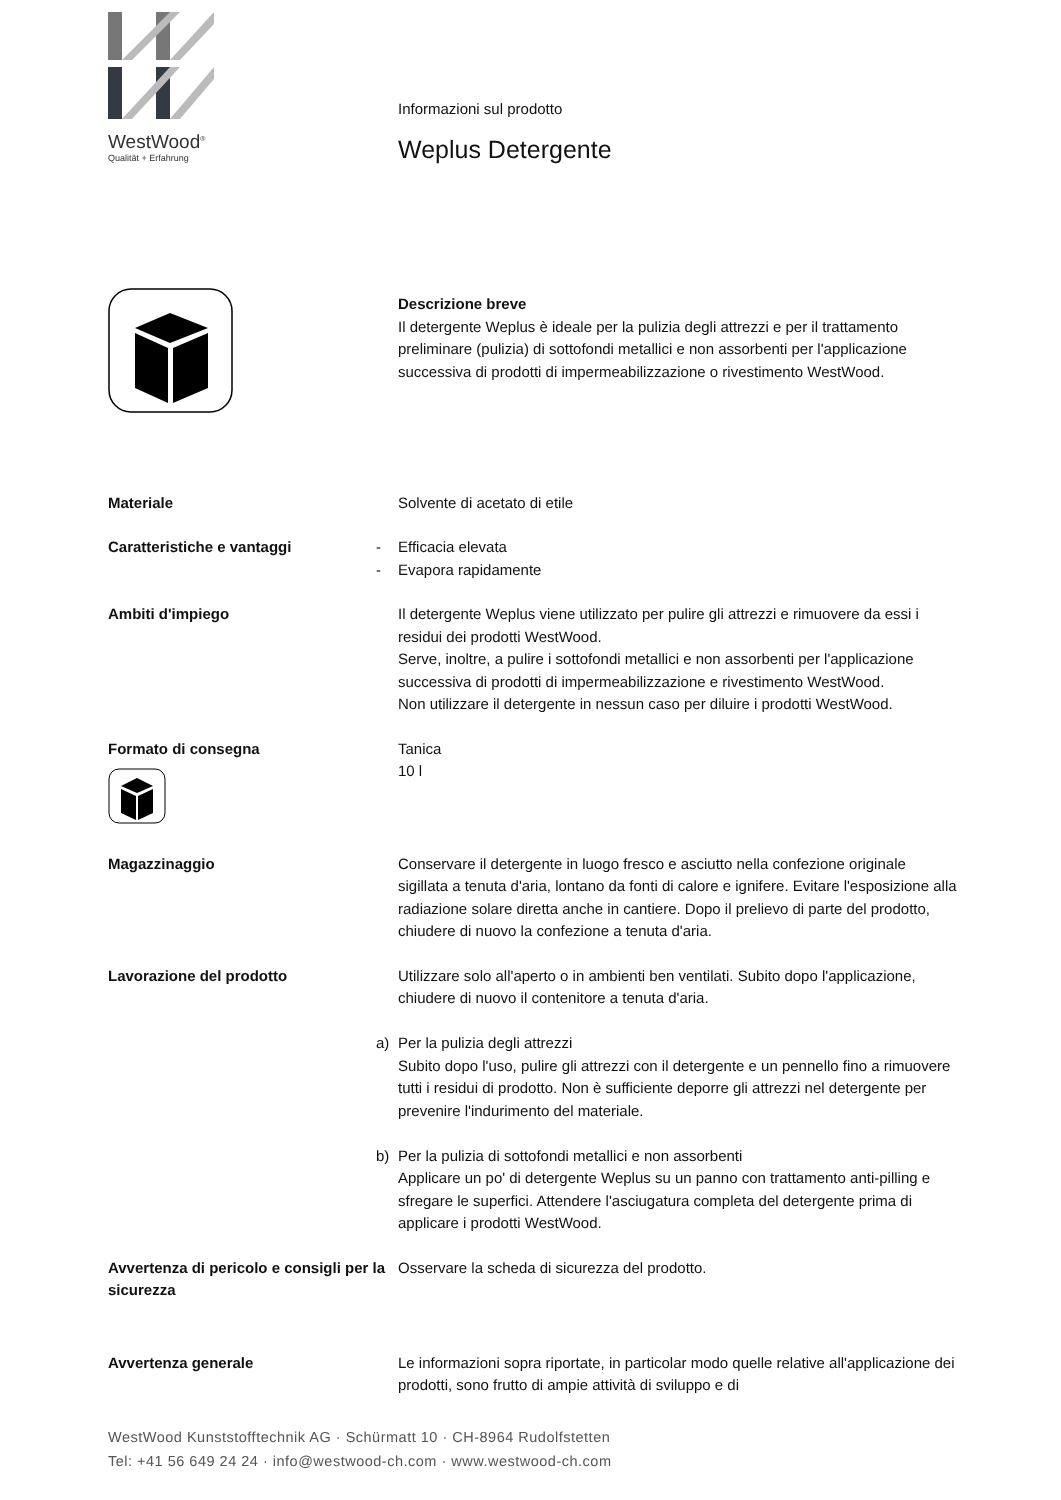WestWood<sup>®</sup>
Qualität + Erfahrung
Informazioni sul prodotto
Weplus Detergente
Descrizione breve
Il detergente Weplus è ideale per la pulizia degli attrezzi e per il trattamento preliminare (pulizia) di sottofondi metallici e non assorbenti per l'applicazione successiva di prodotti di impermeabilizzazione o rivestimento WestWood.
Materiale Solvente di acetato di etile
Caratteristiche e vantaggi - Efficacia elevata
- Evapora rapidamente
Ambiti d'impiego Il detergente Weplus viene utilizzato per pulire gli attrezzi e rimuovere da essi i residui dei prodotti WestWood.
Serve, inoltre, a pulire i sottofondi metallici e non assorbenti per l'applicazione successiva di prodotti di impermeabilizzazione e rivestimento WestWood.
Non utilizzare il detergente in nessun caso per diluire i prodotti WestWood.
Formato di consegna
Tanica
10 l
Magazzinaggio Conservare il detergente in luogo fresco e asciutto nella confezione originale sigillata a tenuta d'aria, lontano da fonti di calore e ignifere. Evitare l'esposizione alla radiazione solare diretta anche in cantiere. Dopo il prelievo di parte del prodotto, chiudere di nuovo la confezione a tenuta d'aria.
Lavorazione del prodotto Utilizzare solo all'aperto o in ambienti ben ventilati. Subito dopo l'applicazione, chiudere di nuovo il contenitore a tenuta d'aria.
a) Per la pulizia degli attrezzi
Subito dopo l'uso, pulire gli attrezzi con il detergente e un pennello fino a rimuovere tutti i residui di prodotto. Non è sufficiente deporre gli attrezzi nel detergente per prevenire l'indurimento del materiale.
b) Per la pulizia di sottofondi metallici e non assorbenti
Applicare un po' di detergente Weplus su un panno con trattamento anti-pilling e sfregare le superfici. Attendere l'asciugatura completa del detergente prima di applicare i prodotti WestWood.
Avvertenza di pericolo e consigli per la sicurezza
Osservare la scheda di sicurezza del prodotto.
Avvertenza generale Le informazioni sopra riportate, in particolar modo quelle relative all'applicazione dei prodotti, sono frutto di ampie attività di sviluppo e di
WestWood Kunststofftechnik AG · Schürmatt 10 · CH-8964 Rudolfstetten
Tel: +41 56 649 24 24 · info@westwood-ch.com · www.westwood-ch.com